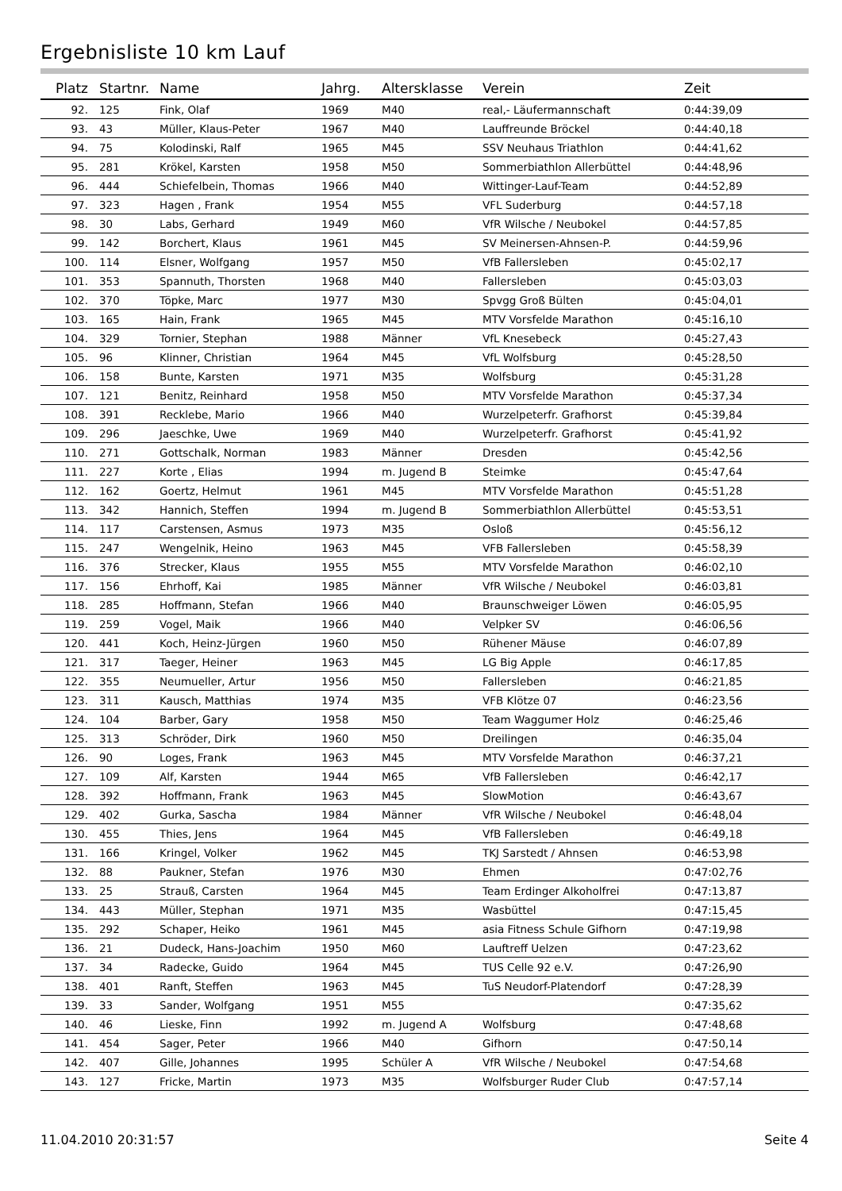Ergebnisliste 10 km Lauf
| Platz | Startnr. | Name | Jahrg. | Altersklasse | Verein | Zeit |
| --- | --- | --- | --- | --- | --- | --- |
| 92. | 125 | Fink, Olaf | 1969 | M40 | real,- Läufermannschaft | 0:44:39,09 |
| 93. | 43 | Müller, Klaus-Peter | 1967 | M40 | Lauffreunde Bröckel | 0:44:40,18 |
| 94. | 75 | Kolodinski, Ralf | 1965 | M45 | SSV Neuhaus Triathlon | 0:44:41,62 |
| 95. | 281 | Krökel, Karsten | 1958 | M50 | Sommerbiathlon Allerbüttel | 0:44:48,96 |
| 96. | 444 | Schiefelbein, Thomas | 1966 | M40 | Wittinger-Lauf-Team | 0:44:52,89 |
| 97. | 323 | Hagen , Frank | 1954 | M55 | VFL Suderburg | 0:44:57,18 |
| 98. | 30 | Labs, Gerhard | 1949 | M60 | VfR Wilsche / Neubokel | 0:44:57,85 |
| 99. | 142 | Borchert, Klaus | 1961 | M45 | SV Meinersen-Ahnsen-P. | 0:44:59,96 |
| 100. | 114 | Elsner, Wolfgang | 1957 | M50 | VfB Fallersleben | 0:45:02,17 |
| 101. | 353 | Spannuth, Thorsten | 1968 | M40 | Fallersleben | 0:45:03,03 |
| 102. | 370 | Töpke, Marc | 1977 | M30 | Spvgg Groß Bülten | 0:45:04,01 |
| 103. | 165 | Hain, Frank | 1965 | M45 | MTV Vorsfelde Marathon | 0:45:16,10 |
| 104. | 329 | Tornier, Stephan | 1988 | Männer | VfL Knesebeck | 0:45:27,43 |
| 105. | 96 | Klinner, Christian | 1964 | M45 | VfL Wolfsburg | 0:45:28,50 |
| 106. | 158 | Bunte, Karsten | 1971 | M35 | Wolfsburg | 0:45:31,28 |
| 107. | 121 | Benitz, Reinhard | 1958 | M50 | MTV Vorsfelde Marathon | 0:45:37,34 |
| 108. | 391 | Recklebe, Mario | 1966 | M40 | Wurzelpeterfr. Grafhorst | 0:45:39,84 |
| 109. | 296 | Jaeschke, Uwe | 1969 | M40 | Wurzelpeterfr. Grafhorst | 0:45:41,92 |
| 110. | 271 | Gottschalk, Norman | 1983 | Männer | Dresden | 0:45:42,56 |
| 111. | 227 | Korte , Elias | 1994 | m. Jugend B | Steimke | 0:45:47,64 |
| 112. | 162 | Goertz, Helmut | 1961 | M45 | MTV Vorsfelde Marathon | 0:45:51,28 |
| 113. | 342 | Hannich, Steffen | 1994 | m. Jugend B | Sommerbiathlon Allerbüttel | 0:45:53,51 |
| 114. | 117 | Carstensen, Asmus | 1973 | M35 | Osloß | 0:45:56,12 |
| 115. | 247 | Wengelnik, Heino | 1963 | M45 | VFB Fallersleben | 0:45:58,39 |
| 116. | 376 | Strecker, Klaus | 1955 | M55 | MTV Vorsfelde Marathon | 0:46:02,10 |
| 117. | 156 | Ehrhoff, Kai | 1985 | Männer | VfR Wilsche / Neubokel | 0:46:03,81 |
| 118. | 285 | Hoffmann, Stefan | 1966 | M40 | Braunschweiger Löwen | 0:46:05,95 |
| 119. | 259 | Vogel, Maik | 1966 | M40 | Velpker SV | 0:46:06,56 |
| 120. | 441 | Koch, Heinz-Jürgen | 1960 | M50 | Rühener Mäuse | 0:46:07,89 |
| 121. | 317 | Taeger, Heiner | 1963 | M45 | LG Big Apple | 0:46:17,85 |
| 122. | 355 | Neumueller, Artur | 1956 | M50 | Fallersleben | 0:46:21,85 |
| 123. | 311 | Kausch, Matthias | 1974 | M35 | VFB Klötze 07 | 0:46:23,56 |
| 124. | 104 | Barber, Gary | 1958 | M50 | Team Waggumer Holz | 0:46:25,46 |
| 125. | 313 | Schröder, Dirk | 1960 | M50 | Dreilingen | 0:46:35,04 |
| 126. | 90 | Loges, Frank | 1963 | M45 | MTV Vorsfelde Marathon | 0:46:37,21 |
| 127. | 109 | Alf, Karsten | 1944 | M65 | VfB Fallersleben | 0:46:42,17 |
| 128. | 392 | Hoffmann, Frank | 1963 | M45 | SlowMotion | 0:46:43,67 |
| 129. | 402 | Gurka, Sascha | 1984 | Männer | VfR Wilsche / Neubokel | 0:46:48,04 |
| 130. | 455 | Thies, Jens | 1964 | M45 | VfB Fallersleben | 0:46:49,18 |
| 131. | 166 | Kringel, Volker | 1962 | M45 | TKJ Sarstedt / Ahnsen | 0:46:53,98 |
| 132. | 88 | Paukner, Stefan | 1976 | M30 | Ehmen | 0:47:02,76 |
| 133. | 25 | Strauß, Carsten | 1964 | M45 | Team Erdinger Alkoholfrei | 0:47:13,87 |
| 134. | 443 | Müller, Stephan | 1971 | M35 | Wasbüttel | 0:47:15,45 |
| 135. | 292 | Schaper, Heiko | 1961 | M45 | asia Fitness Schule Gifhorn | 0:47:19,98 |
| 136. | 21 | Dudeck, Hans-Joachim | 1950 | M60 | Lauftreff Uelzen | 0:47:23,62 |
| 137. | 34 | Radecke, Guido | 1964 | M45 | TUS Celle 92 e.V. | 0:47:26,90 |
| 138. | 401 | Ranft, Steffen | 1963 | M45 | TuS Neudorf-Platendorf | 0:47:28,39 |
| 139. | 33 | Sander, Wolfgang | 1951 | M55 | | 0:47:35,62 |
| 140. | 46 | Lieske, Finn | 1992 | m. Jugend A | Wolfsburg | 0:47:48,68 |
| 141. | 454 | Sager, Peter | 1966 | M40 | Gifhorn | 0:47:50,14 |
| 142. | 407 | Gille, Johannes | 1995 | Schüler A | VfR Wilsche / Neubokel | 0:47:54,68 |
| 143. | 127 | Fricke, Martin | 1973 | M35 | Wolfsburger Ruder Club | 0:47:57,14 |
11.04.2010 20:31:57 Seite 4